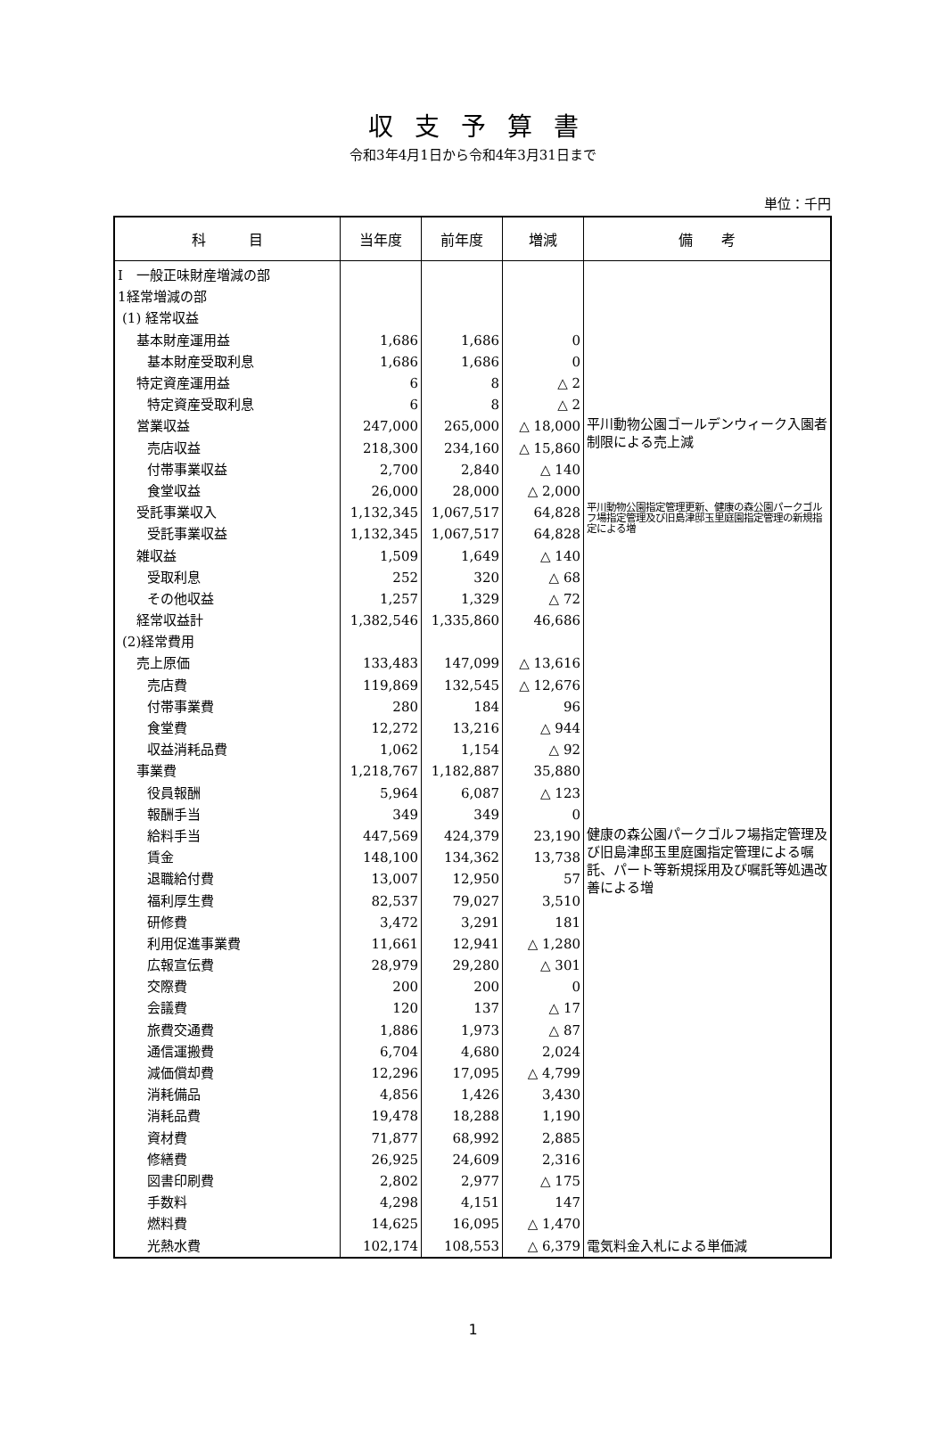収支予算書
令和3年4月1日から令和4年3月31日まで
単位：千円
| 科 目 | 当年度 | 前年度 | 増減 | 備 考 |
| --- | --- | --- | --- | --- |
| Ⅰ 一般正味財産増減の部 | | | | |
| 1経常増減の部 | | | | |
| (1) 経常収益 | | | | |
| 基本財産運用益 | 1,686 | 1,686 | 0 | |
| 基本財産受取利息 | 1,686 | 1,686 | 0 | |
| 特定資産運用益 | 6 | 8 | △ 2 | |
| 特定資産受取利息 | 6 | 8 | △ 2 | |
| 営業収益 | 247,000 | 265,000 | △ 18,000 | 平川動物公園ゴールデンウィーク入園者制限による売上減 |
| 売店収益 | 218,300 | 234,160 | △ 15,860 | |
| 付帯事業収益 | 2,700 | 2,840 | △ 140 | |
| 食堂収益 | 26,000 | 28,000 | △ 2,000 | |
| 受託事業収入 | 1,132,345 | 1,067,517 | 64,828 | 平川動物公園指定管理更新、健康の森公園パークゴルフ場指定管理及び旧島津邸玉里庭園指定管理の新規指定による増 |
| 受託事業収益 | 1,132,345 | 1,067,517 | 64,828 | |
| 雑収益 | 1,509 | 1,649 | △ 140 | |
| 受取利息 | 252 | 320 | △ 68 | |
| その他収益 | 1,257 | 1,329 | △ 72 | |
| 経常収益計 | 1,382,546 | 1,335,860 | 46,686 | |
| (2)経常費用 | | | | |
| 売上原価 | 133,483 | 147,099 | △ 13,616 | |
| 売店費 | 119,869 | 132,545 | △ 12,676 | |
| 付帯事業費 | 280 | 184 | 96 | |
| 食堂費 | 12,272 | 13,216 | △ 944 | |
| 収益消耗品費 | 1,062 | 1,154 | △ 92 | |
| 事業費 | 1,218,767 | 1,182,887 | 35,880 | |
| 役員報酬 | 5,964 | 6,087 | △ 123 | |
| 報酬手当 | 349 | 349 | 0 | |
| 給料手当 | 447,569 | 424,379 | 23,190 | 健康の森公園パークゴルフ場指定管理及び旧島津邸玉里庭園指定管理による嘱託、パート等新規採用及び嘱託等処遇改善による増 |
| 賃金 | 148,100 | 134,362 | 13,738 | |
| 退職給付費 | 13,007 | 12,950 | 57 | |
| 福利厚生費 | 82,537 | 79,027 | 3,510 | |
| 研修費 | 3,472 | 3,291 | 181 | |
| 利用促進事業費 | 11,661 | 12,941 | △ 1,280 | |
| 広報宣伝費 | 28,979 | 29,280 | △ 301 | |
| 交際費 | 200 | 200 | 0 | |
| 会議費 | 120 | 137 | △ 17 | |
| 旅費交通費 | 1,886 | 1,973 | △ 87 | |
| 通信運搬費 | 6,704 | 4,680 | 2,024 | |
| 減価償却費 | 12,296 | 17,095 | △ 4,799 | |
| 消耗備品 | 4,856 | 1,426 | 3,430 | |
| 消耗品費 | 19,478 | 18,288 | 1,190 | |
| 資材費 | 71,877 | 68,992 | 2,885 | |
| 修繕費 | 26,925 | 24,609 | 2,316 | |
| 図書印刷費 | 2,802 | 2,977 | △ 175 | |
| 手数料 | 4,298 | 4,151 | 147 | |
| 燃料費 | 14,625 | 16,095 | △ 1,470 | |
| 光熱水費 | 102,174 | 108,553 | △ 6,379 | 電気料金入札による単価減 |
1